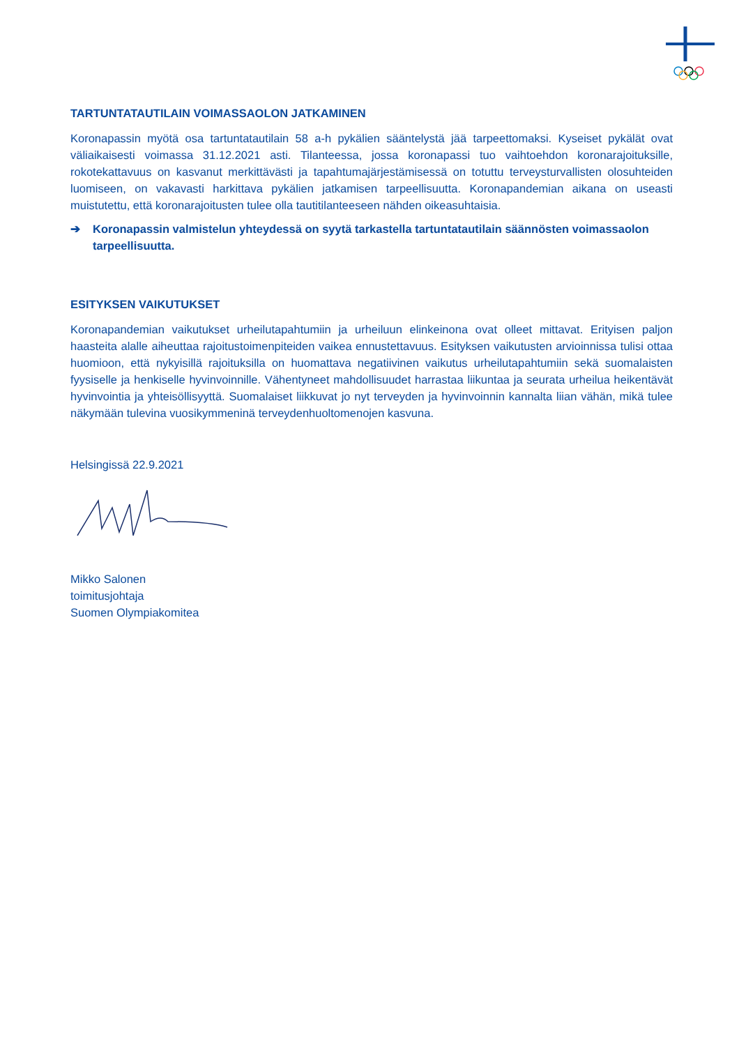TARTUNTATAUTILAIN VOIMASSAOLON JATKAMINEN
Koronapassin myötä osa tartuntatautilain 58 a-h pykälien sääntelystä jää tarpeettomaksi. Kyseiset pykälät ovat väliaikaisesti voimassa 31.12.2021 asti. Tilanteessa, jossa koronapassi tuo vaihtoehdon koronarajoituksille, rokotekattavuus on kasvanut merkittävästi ja tapahtumajärjestämisessä on totuttu terveysturvallisten olosuhteiden luomiseen, on vakavasti harkittava pykälien jatkamisen tarpeellisuutta. Koronapandemian aikana on useasti muistutettu, että koronarajoitusten tulee olla tautitilanteeseen nähden oikeasuhtaisia.
➔ Koronapassin valmistelun yhteydessä on syytä tarkastella tartuntatautilain säännösten voimassaolon tarpeellisuutta.
ESITYKSEN VAIKUTUKSET
Koronapandemian vaikutukset urheilutapahtumiin ja urheiluun elinkeinona ovat olleet mittavat. Erityisen paljon haasteita alalle aiheuttaa rajoitustoimenpiteiden vaikea ennustettavuus. Esityksen vaikutusten arvioinnissa tulisi ottaa huomioon, että nykyisillä rajoituksilla on huomattava negatiivinen vaikutus urheilutapahtumiin sekä suomalaisten fyysiselle ja henkiselle hyvinvoinnille. Vähentyneet mahdollisuudet harrastaa liikuntaa ja seurata urheilua heikentävät hyvinvointia ja yhteisöllisyyttä. Suomalaiset liikkuvat jo nyt terveyden ja hyvinvoinnin kannalta liian vähän, mikä tulee näkymään tulevina vuosikymmeninä terveydenhuoltomenojen kasvuna.
Helsingissä 22.9.2021
Mikko Salonen
toimitusjohtaja
Suomen Olympiakomitea